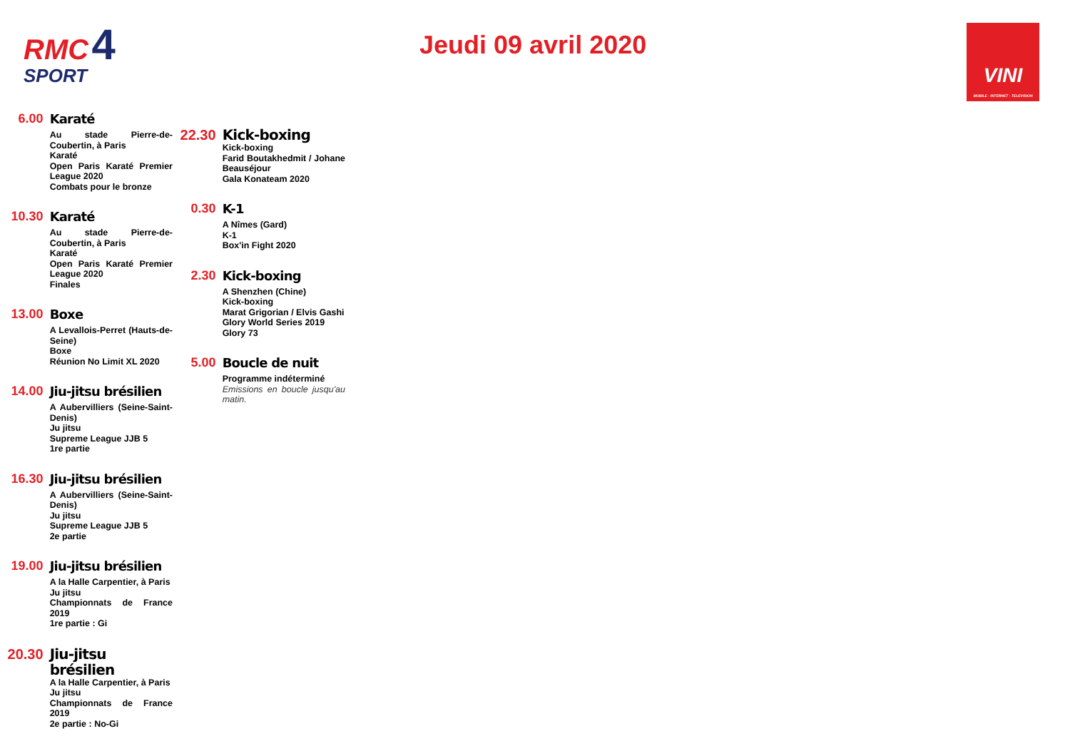RMC 4
SPORT
Jeudi 09 avril 2020
VINI
MOBILE · INTERNET · TELEVISION
6.00
Karaté
Au stade Pierre-de-Coubertin, à Paris
Karaté
Open Paris Karaté Premier League 2020
Combats pour le bronze
10.30
Karaté
Au stade Pierre-de-Coubertin, à Paris
Karaté
Open Paris Karaté Premier League 2020
Finales
13.00
Boxe
A Levallois-Perret (Hauts-de-Seine)
Boxe
Réunion No Limit XL 2020
14.00
Jiu-jitsu brésilien
A Aubervilliers (Seine-Saint-Denis)
Ju jitsu
Supreme League JJB 5
1re partie
16.30
Jiu-jitsu brésilien
A Aubervilliers (Seine-Saint-Denis)
Ju jitsu
Supreme League JJB 5
2e partie
19.00
Jiu-jitsu brésilien
A la Halle Carpentier, à Paris
Ju jitsu
Championnats de France 2019
1re partie : Gi
20.30
Jiu-jitsu brésilien
A la Halle Carpentier, à Paris
Ju jitsu
Championnats de France 2019
2e partie : No-Gi
22.30
Kick-boxing
Kick-boxing
Farid Boutakhedmit / Johane Beauséjour
Gala Konateam 2020
0.30
K-1
A Nîmes (Gard)
K-1
Box'in Fight 2020
2.30
Kick-boxing
A Shenzhen (Chine)
Kick-boxing
Marat Grigorian / Elvis Gashi
Glory World Series 2019
Glory 73
5.00
Boucle de nuit
Programme indéterminé
Emissions en boucle jusqu'au matin.